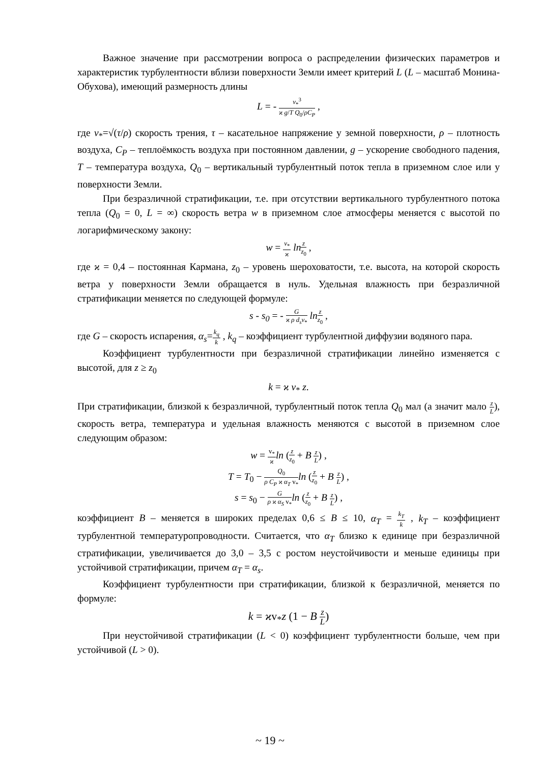Важное значение при рассмотрении вопроса о распределении физических параметров и характеристик турбулентности вблизи поверхности Земли имеет критерий L (L – масштаб Монина-Обухова), имеющий размерность длины
L = - v<sub>*</sub><sup>3</sup> ϰ g/T Q<sub>0</sub>/ρC<sub>P</sub> ,
где v<sub>*</sub>=√(τ/ρ) скорость трения, τ – касательное напряжение у земной поверхности, ρ – плотность воздуха, C<sub>P</sub> – теплоёмкость воздуха при постоянном давлении, g – ускорение свободного падения, T – температура воздуха, Q<sub>0</sub> – вертикальный турбулентный поток тепла в приземном слое или у поверхности Земли.
При безразличной стратификации, т.е. при отсутствии вертикального турбулентного потока тепла (Q<sub>0</sub> = 0, L = ∞) скорость ветра w в приземном слое атмосферы меняется с высотой по логарифмическому закону:
w = v<sub>*</sub> ϰ ln z z<sub>0</sub> ,
где ϰ = 0,4 – постоянная Кармана, z<sub>0</sub> – уровень шероховатости, т.е. высота, на которой скорость ветра у поверхности Земли обращается в нуль. Удельная влажность при безразличной стратификации меняется по следующей формуле:
s - s<sub>0</sub> = - G ϰ ρ d<sub>s</sub>v<sub>*</sub> ln z z<sub>0</sub> ,
где G – скорость испарения, α<sub>s</sub>=k<sub>q</sub> k , k<sub>q</sub> – коэффициент турбулентной диффузии водяного пара.
Коэффициент турбулентности при безразличной стратификации линейно изменяется с высотой, для z ≥ z<sub>0</sub>
k = ϰ v<sub>*</sub> z.
При стратификации, близкой к безразличной, турбулентный поток тепла Q<sub>0</sub> мал (а значит мало z L), скорость ветра, температура и удельная влажность меняются с высотой в приземном слое следующим образом:
w = v<sub>*</sub> ϰ ln (z z<sub>0</sub> + B z L) ,
T = T<sub>0</sub> − Q<sub>0</sub> ρ C<sub>P</sub> ϰ α<sub>T</sub> v<sub>*</sub>ln (z z<sub>0</sub> + B z L) ,
s = s<sub>0</sub> − G ρ ϰ α<sub>S</sub> v<sub>*</sub>ln (z z<sub>0</sub> + B z L) ,
коэффициент B – меняется в широких пределах 0,6 ≤ B ≤ 10, α<sub>T</sub> = k<sub>T</sub> k , k<sub>T</sub> – коэффициент турбулентной температуропроводности. Считается, что α<sub>T</sub> близко к единице при безразличной стратификации, увеличивается до 3,0 – 3,5 с ростом неустойчивости и меньше единицы при устойчивой стратификации, причем α<sub>T</sub> = α<sub>s</sub>.
Коэффициент турбулентности при стратификации, близкой к безразличной, меняется по формуле:
k = ϰv<sub>*</sub>z (1 − B z L)
При неустойчивой стратификации (L < 0) коэффициент турбулентности больше, чем при устойчивой (L > 0).
~ 19 ~